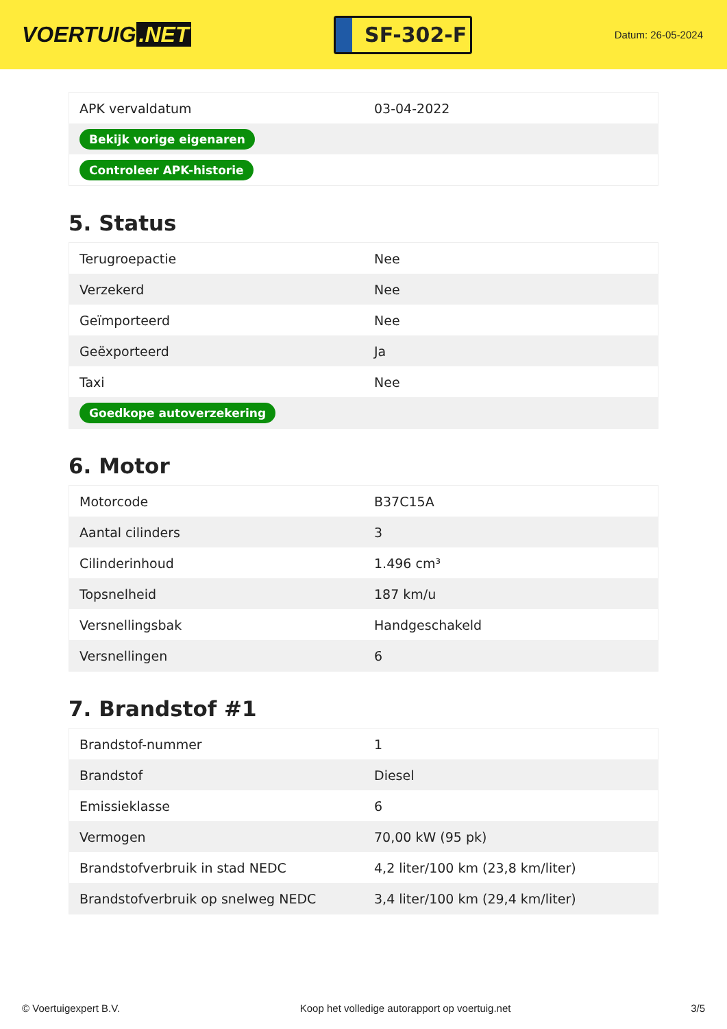VOERTUIG.NET
SF-302-F
Datum: 26-05-2024
| APK vervaldatum | 03-04-2022 |
| Bekijk vorige eigenaren | |
| Controleer APK-historie | |
5. Status
| Terugroepactie | Nee |
| Verzekerd | Nee |
| Geïmporteerd | Nee |
| Geëxporteerd | Ja |
| Taxi | Nee |
| Goedkope autoverzekering | |
6. Motor
| Motorcode | B37C15A |
| Aantal cilinders | 3 |
| Cilinderinhoud | 1.496 cm³ |
| Topsnelheid | 187 km/u |
| Versnellingsbak | Handgeschakeld |
| Versnellingen | 6 |
7. Brandstof #1
| Brandstof-nummer | 1 |
| Brandstof | Diesel |
| Emissieklasse | 6 |
| Vermogen | 70,00 kW (95 pk) |
| Brandstofverbruik in stad NEDC | 4,2 liter/100 km (23,8 km/liter) |
| Brandstofverbruik op snelweg NEDC | 3,4 liter/100 km (29,4 km/liter) |
© Voertuigexpert B.V. Koop het volledige autorapport op voertuig.net 3/5